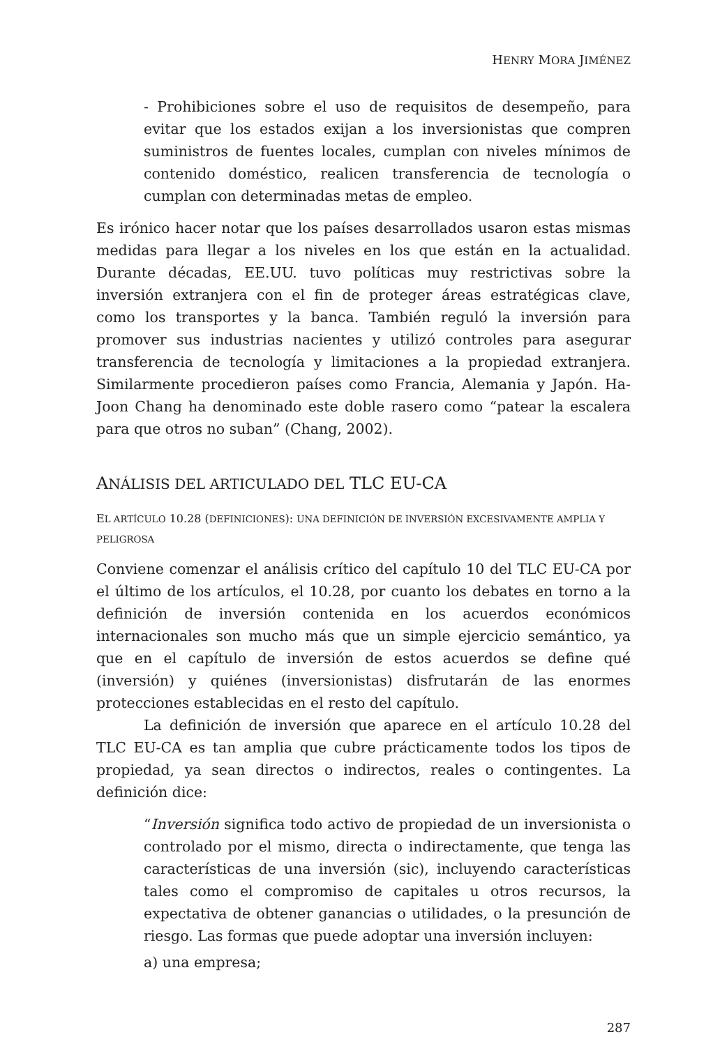HENRY MORA JIMÉNEZ
- Prohibiciones sobre el uso de requisitos de desempeño, para evitar que los estados exijan a los inversionistas que compren suministros de fuentes locales, cumplan con niveles mínimos de contenido doméstico, realicen transferencia de tecnología o cumplan con determinadas metas de empleo.
Es irónico hacer notar que los países desarrollados usaron estas mismas medidas para llegar a los niveles en los que están en la actualidad. Durante décadas, EE.UU. tuvo políticas muy restrictivas sobre la inversión extranjera con el fin de proteger áreas estratégicas clave, como los transportes y la banca. También reguló la inversión para promover sus industrias nacientes y utilizó controles para asegurar transferencia de tecnología y limitaciones a la propiedad extranjera. Similarmente procedieron países como Francia, Alemania y Japón. Ha-Joon Chang ha denominado este doble rasero como “patear la escalera para que otros no suban” (Chang, 2002).
ANÁLISIS DEL ARTICULADO DEL TLC EU-CA
EL ARTÍCULO 10.28 (DEFINICIONES): UNA DEFINICIÓN DE INVERSIÓN EXCESIVAMENTE AMPLIA Y PELIGROSA
Conviene comenzar el análisis crítico del capítulo 10 del TLC EU-CA por el último de los artículos, el 10.28, por cuanto los debates en torno a la definición de inversión contenida en los acuerdos económicos internacionales son mucho más que un simple ejercicio semántico, ya que en el capítulo de inversión de estos acuerdos se define qué (inversión) y quiénes (inversionistas) disfrutarán de las enormes protecciones establecidas en el resto del capítulo.
La definición de inversión que aparece en el artículo 10.28 del TLC EU-CA es tan amplia que cubre prácticamente todos los tipos de propiedad, ya sean directos o indirectos, reales o contingentes. La definición dice:
“Inversión significa todo activo de propiedad de un inversionista o controlado por el mismo, directa o indirectamente, que tenga las características de una inversión (sic), incluyendo características tales como el compromiso de capitales u otros recursos, la expectativa de obtener ganancias o utilidades, o la presunción de riesgo. Las formas que puede adoptar una inversión incluyen:
a) una empresa;
287